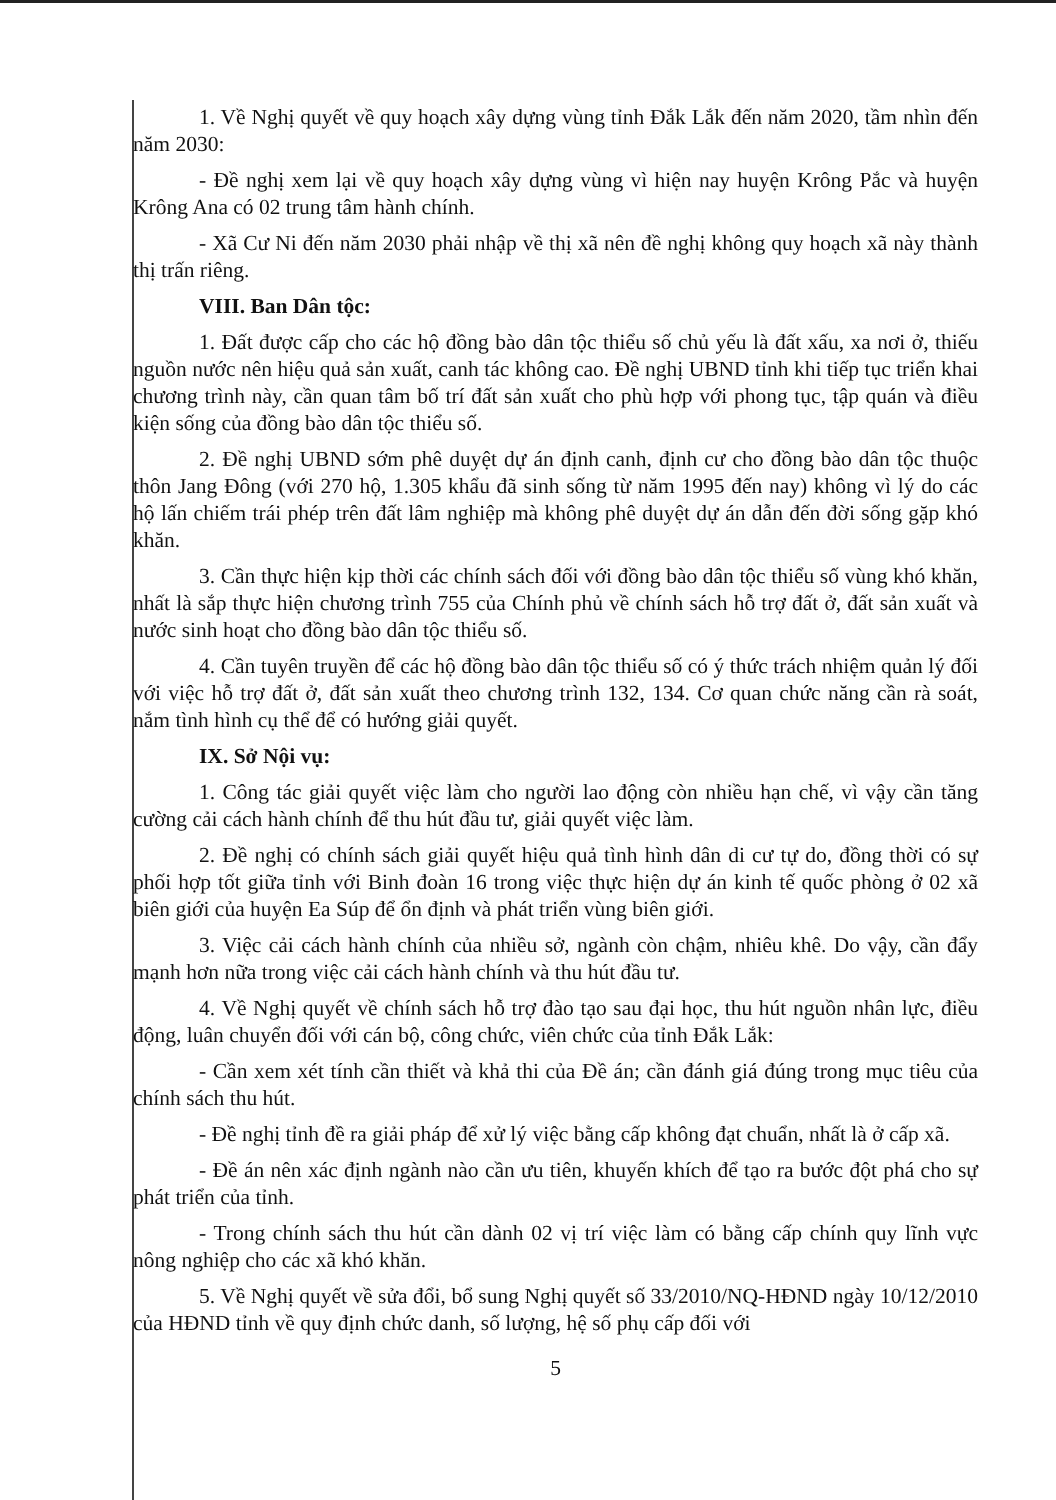1. Về Nghị quyết về quy hoạch xây dựng vùng tỉnh Đắk Lắk đến năm 2020, tầm nhìn đến năm 2030:
- Đề nghị xem lại về quy hoạch xây dựng vùng vì hiện nay huyện Krông Pắc và huyện Krông Ana có 02 trung tâm hành chính.
- Xã Cư Ni đến năm 2030 phải nhập về thị xã nên đề nghị không quy hoạch xã này thành thị trấn riêng.
VIII. Ban Dân tộc:
1. Đất được cấp cho các hộ đồng bào dân tộc thiểu số chủ yếu là đất xấu, xa nơi ở, thiếu nguồn nước nên hiệu quả sản xuất, canh tác không cao. Đề nghị UBND tỉnh khi tiếp tục triển khai chương trình này, cần quan tâm bố trí đất sản xuất cho phù hợp với phong tục, tập quán và điều kiện sống của đồng bào dân tộc thiểu số.
2. Đề nghị UBND sớm phê duyệt dự án định canh, định cư cho đồng bào dân tộc thuộc thôn Jang Đông (với 270 hộ, 1.305 khẩu đã sinh sống từ năm 1995 đến nay) không vì lý do các hộ lấn chiếm trái phép trên đất lâm nghiệp mà không phê duyệt dự án dẫn đến đời sống gặp khó khăn.
3. Cần thực hiện kịp thời các chính sách đối với đồng bào dân tộc thiểu số vùng khó khăn, nhất là sắp thực hiện chương trình 755 của Chính phủ về chính sách hỗ trợ đất ở, đất sản xuất và nước sinh hoạt cho đồng bào dân tộc thiểu số.
4. Cần tuyên truyền để các hộ đồng bào dân tộc thiểu số có ý thức trách nhiệm quản lý đối với việc hỗ trợ đất ở, đất sản xuất theo chương trình 132, 134. Cơ quan chức năng cần rà soát, nắm tình hình cụ thể để có hướng giải quyết.
IX. Sở Nội vụ:
1. Công tác giải quyết việc làm cho người lao động còn nhiều hạn chế, vì vậy cần tăng cường cải cách hành chính để thu hút đầu tư, giải quyết việc làm.
2. Đề nghị có chính sách giải quyết hiệu quả tình hình dân di cư tự do, đồng thời có sự phối hợp tốt giữa tỉnh với Binh đoàn 16 trong việc thực hiện dự án kinh tế quốc phòng ở 02 xã biên giới của huyện Ea Súp để ổn định và phát triển vùng biên giới.
3. Việc cải cách hành chính của nhiều sở, ngành còn chậm, nhiêu khê. Do vậy, cần đẩy mạnh hơn nữa trong việc cải cách hành chính và thu hút đầu tư.
4. Về Nghị quyết về chính sách hỗ trợ đào tạo sau đại học, thu hút nguồn nhân lực, điều động, luân chuyển đối với cán bộ, công chức, viên chức của tỉnh Đắk Lắk:
- Cần xem xét tính cần thiết và khả thi của Đề án; cần đánh giá đúng trong mục tiêu của chính sách thu hút.
- Đề nghị tỉnh đề ra giải pháp để xử lý việc bằng cấp không đạt chuẩn, nhất là ở cấp xã.
- Đề án nên xác định ngành nào cần ưu tiên, khuyến khích để tạo ra bước đột phá cho sự phát triển của tỉnh.
- Trong chính sách thu hút cần dành 02 vị trí việc làm có bằng cấp chính quy lĩnh vực nông nghiệp cho các xã khó khăn.
5. Về Nghị quyết về sửa đổi, bổ sung Nghị quyết số 33/2010/NQ-HĐND ngày 10/12/2010 của HĐND tỉnh về quy định chức danh, số lượng, hệ số phụ cấp đối với
5